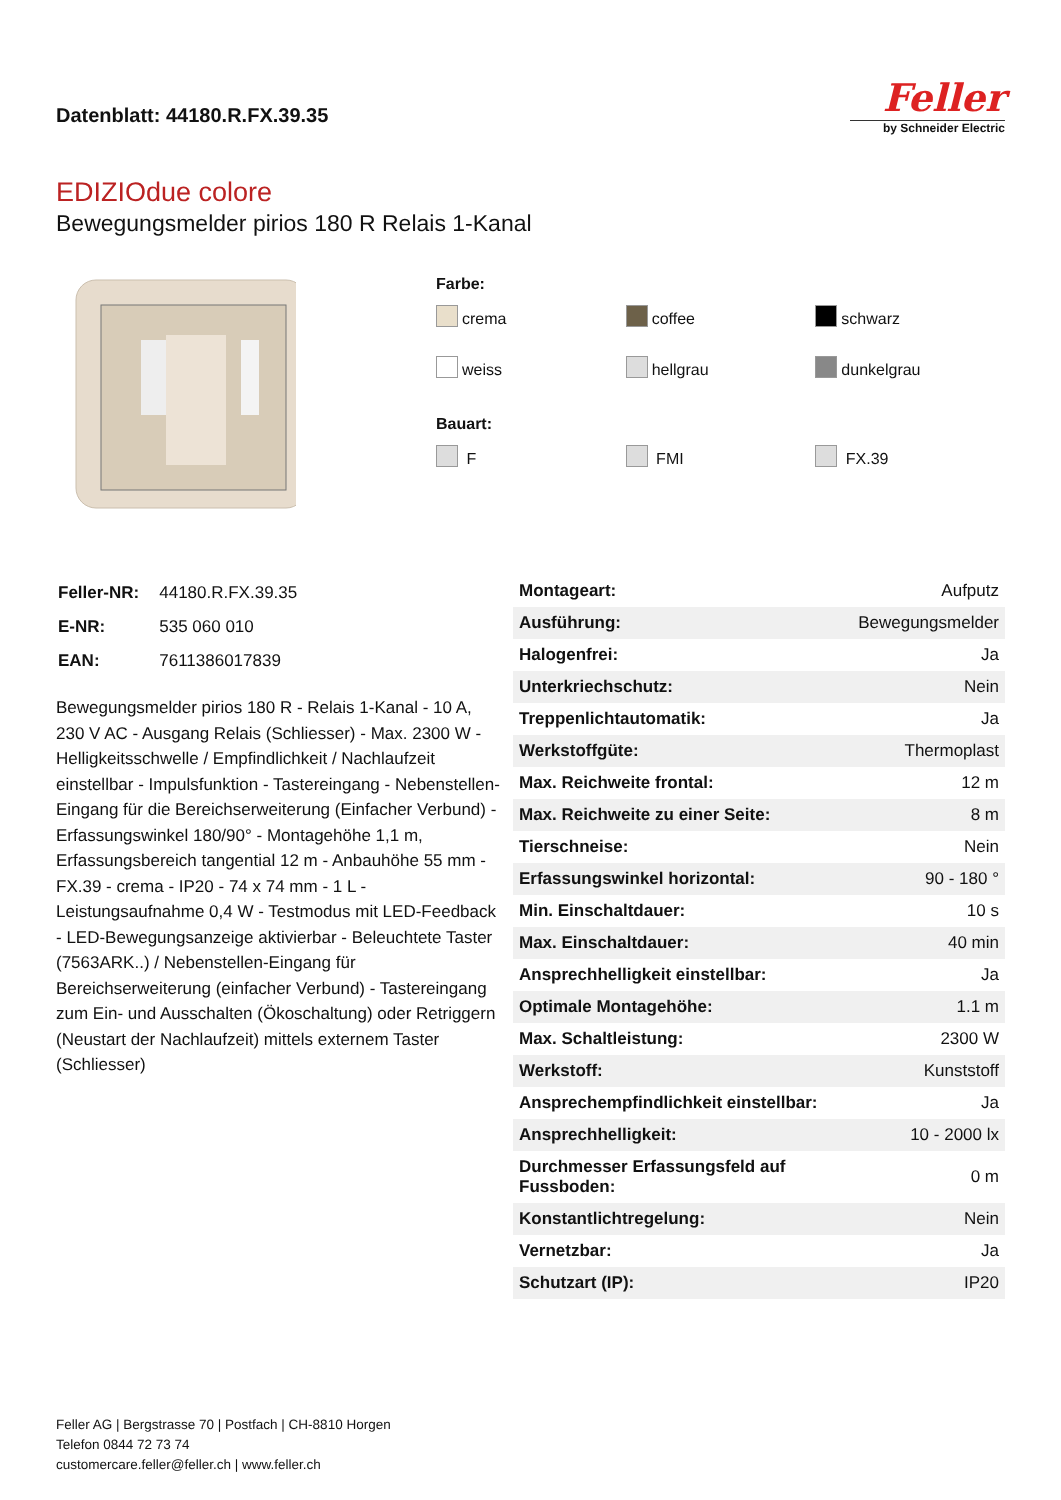Datenblatt: 44180.R.FX.39.35
Feller
by Schneider Electric
EDIZIOdue colore
Bewegungsmelder pirios 180 R Relais 1-Kanal
Farbe:
crema
coffee
schwarz
weiss
hellgrau
dunkelgrau
Bauart:
F
FMI
FX.39
| Feller-NR: | 44180.R.FX.39.35 |
| E-NR: | 535 060 010 |
| EAN: | 7611386017839 |
Bewegungsmelder pirios 180 R - Relais 1-Kanal - 10 A, 230 V AC - Ausgang Relais (Schliesser) - Max. 2300 W - Helligkeitsschwelle / Empfindlichkeit / Nachlaufzeit einstellbar - Impulsfunktion - Tastereingang - Nebenstellen-Eingang für die Bereichserweiterung (Einfacher Verbund) - Erfassungswinkel 180/90° - Montagehöhe 1,1 m, Erfassungsbereich tangential 12 m - Anbauhöhe 55 mm - FX.39 - crema - IP20 - 74 x 74 mm - 1 L - Leistungsaufnahme 0,4 W - Testmodus mit LED-Feedback - LED-Bewegungsanzeige aktivierbar - Beleuchtete Taster (7563ARK..) / Nebenstellen-Eingang für Bereichserweiterung (einfacher Verbund) - Tastereingang zum Ein- und Ausschalten (Ökoschaltung) oder Retriggern (Neustart der Nachlaufzeit) mittels externem Taster (Schliesser)
| Montageart: | Aufputz |
| Ausführung: | Bewegungsmelder |
| Halogenfrei: | Ja |
| Unterkriechschutz: | Nein |
| Treppenlichtautomatik: | Ja |
| Werkstoffgüte: | Thermoplast |
| Max. Reichweite frontal: | 12 m |
| Max. Reichweite zu einer Seite: | 8 m |
| Tierschneise: | Nein |
| Erfassungswinkel horizontal: | 90 - 180 ° |
| Min. Einschaltdauer: | 10 s |
| Max. Einschaltdauer: | 40 min |
| Ansprechhelligkeit einstellbar: | Ja |
| Optimale Montagehöhe: | 1.1 m |
| Max. Schaltleistung: | 2300 W |
| Werkstoff: | Kunststoff |
| Ansprechempfindlichkeit einstellbar: | Ja |
| Ansprechhelligkeit: | 10 - 2000 lx |
| Durchmesser Erfassungsfeld auf Fussboden: | 0 m |
| Konstantlichtregelung: | Nein |
| Vernetzbar: | Ja |
| Schutzart (IP): | IP20 |
Feller AG | Bergstrasse 70 | Postfach | CH-8810 Horgen
Telefon 0844 72 73 74
customercare.feller@feller.ch | www.feller.ch